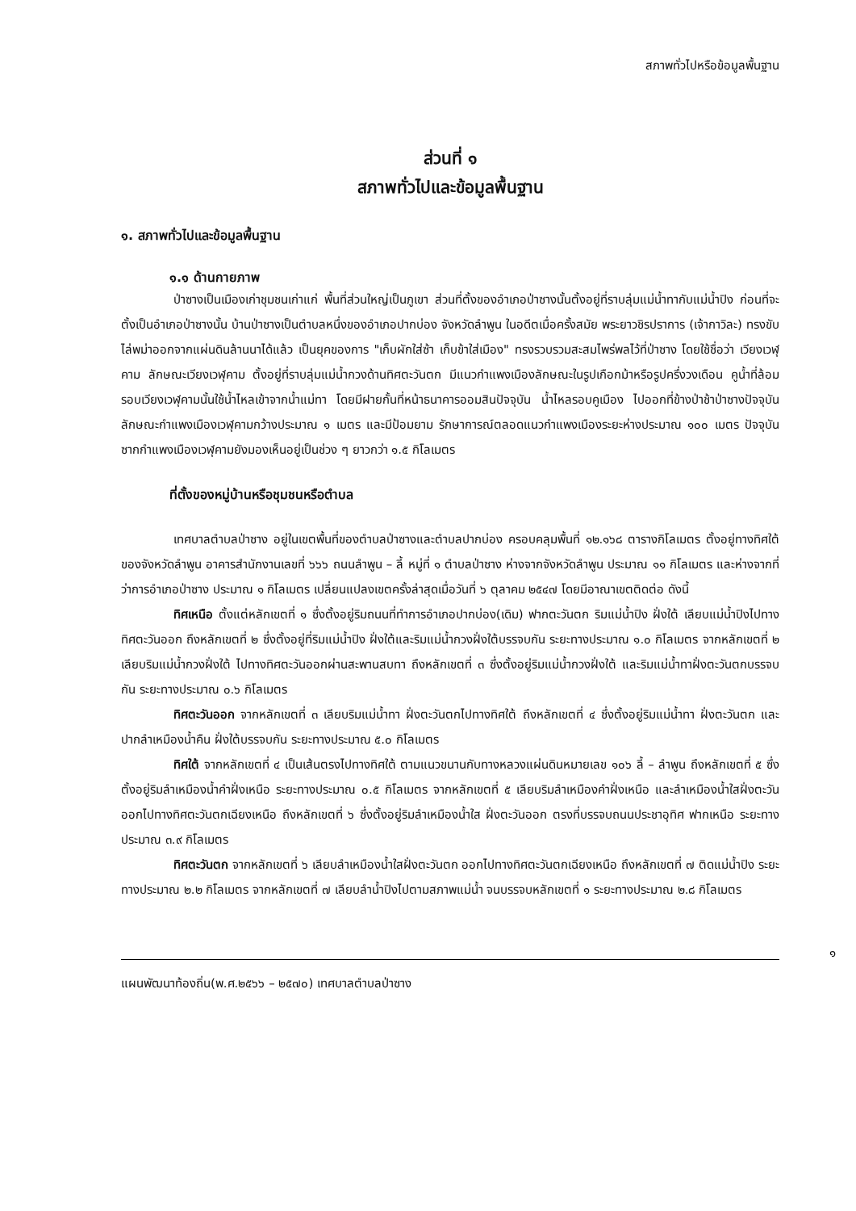สภาพทั่วไปหรือข้อมูลพื้นฐาน
ส่วนที่ ๑
สภาพทั่วไปและข้อมูลพื้นฐาน
๑. สภาพทั่วไปและข้อมูลพื้นฐาน
๑.๑ ด้านกายภาพ
ป่าซางเป็นเมืองเก่าชุมชนเก่าแก่ พื้นที่ส่วนใหญ่เป็นภูเขา ส่วนที่ตั้งของอำเภอป่าซางนั้นตั้งอยู่ที่ราบลุ่มแม่น้ำทากับแม่น้ำปิง ก่อนที่จะตั้งเป็นอำเภอป่าซางนั้น บ้านป่าซางเป็นตำบลหนึ่งของอำเภอปากบ่อง จังหวัดลำพูน ในอดีตเมื่อครั้งสมัย พระยาวชิรปราการ (เจ้ากาวิละ) ทรงขับไล่พม่าออกจากแผ่นดินล้านนาได้แล้ว เป็นยุคของการ "เก็บผักใส่ซ้า เก็บข้าใส่เมือง" ทรงรวบรวมสะสมไพร่พลไว้ที่ป่าซาง โดยใช้ชื่อว่า เวียงเวฬุคาม ลักษณะเวียงเวฬุคาม ตั้งอยู่ที่ราบลุ่มแม่น้ำกวงด้านทิศตะวันตก มีแนวกำแพงเมืองลักษณะในรูปเกือกม้าหรือรูปครึ่งวงเดือน คูน้ำที่ล้อมรอบเวียงเวฬุคามนั้นใช้น้ำไหลเข้าจากน้ำแม่ทา โดยมีฝายกั้นที่หน้าธนาคารออมสินปัจจุบัน น้ำไหลรอบคูเมือง ไปออกที่ข้างป่าช้าป่าซางปัจจุบัน ลักษณะกำแพงเมืองเวฬุคามกว้างประมาณ ๑ เมตร และมีป้อมยาม รักษาการณ์ตลอดแนวกำแพงเมืองระยะห่างประมาณ ๑๐๐ เมตร ปัจจุบันซากกำแพงเมืองเวฬุคามยังมองเห็นอยู่เป็นช่วง ๆ ยาวกว่า ๑.๕ กิโลเมตร
ที่ตั้งของหมู่บ้านหรือชุมชนหรือตำบล
เทศบาลตำบลป่าซาง อยู่ในเขตพื้นที่ของตำบลป่าซางและตำบลปากบ่อง ครอบคลุมพื้นที่ ๑๒.๑๖๘ ตารางกิโลเมตร ตั้งอยู่ทางทิศใต้ของจังหวัดลำพูน อาคารสำนักงานเลขที่ ๖๖๖ ถนนลำพูน – ลี้ หมู่ที่ ๑ ตำบลป่าซาง ห่างจากจังหวัดลำพูน ประมาณ ๑๑ กิโลเมตร และห่างจากที่ว่าการอำเภอป่าซาง ประมาณ ๑ กิโลเมตร เปลี่ยนแปลงเขตครั้งล่าสุดเมื่อวันที่ ๖ ตุลาคม ๒๕๔๗ โดยมีอาณาเขตติดต่อ ดังนี้
ทิศเหนือ ตั้งแต่หลักเขตที่ ๑ ซึ่งตั้งอยู่ริมถนนที่ทำการอำเภอปากบ่อง(เดิม) ฟากตะวันตก ริมแม่น้ำปิง ฝั่งใต้ เลียบแม่น้ำปิงไปทางทิศตะวันออก ถึงหลักเขตที่ ๒ ซึ่งตั้งอยู่ที่ริมแม่น้ำปิง ฝั่งใต้และริมแม่น้ำกวงฝั่งใต้บรรจบกัน ระยะทางประมาณ ๑.๐ กิโลเมตร จากหลักเขตที่ ๒ เลียบริมแม่น้ำกวงฝั่งใต้ ไปทางทิศตะวันออกผ่านสะพานสบทา ถึงหลักเขตที่ ๓ ซึ่งตั้งอยู่ริมแม่น้ำกวงฝั่งใต้ และริมแม่น้ำทาฝั่งตะวันตกบรรจบกัน ระยะทางประมาณ ๐.๖ กิโลเมตร
ทิศตะวันออก จากหลักเขตที่ ๓ เลียบริมแม่น้ำทา ฝั่งตะวันตกไปทางทิศใต้ ถึงหลักเขตที่ ๔ ซึ่งตั้งอยู่ริมแม่น้ำทา ฝั่งตะวันตก และปากลำเหมืองน้ำคืน ฝั่งใต้บรรจบกัน ระยะทางประมาณ ๕.๐ กิโลเมตร
ทิศใต้ จากหลักเขตที่ ๔ เป็นเส้นตรงไปทางทิศใต้ ตามแนวขนานกับทางหลวงแผ่นดินหมายเลข ๑๐๖ ลี้ – ลำพูน ถึงหลักเขตที่ ๕ ซึ่งตั้งอยู่ริมลำเหมืองน้ำคำฝั่งเหนือ ระยะทางประมาณ ๐.๕ กิโลเมตร จากหลักเขตที่ ๕ เลียบริมลำเหมืองคำฝั่งเหนือ และลำเหมืองน้ำใสฝั่งตะวันออกไปทางทิศตะวันตกเฉียงเหนือ ถึงหลักเขตที่ ๖ ซึ่งตั้งอยู่ริมลำเหมืองน้ำใส ฝั่งตะวันออก ตรงที่บรรจบถนนประชาอุทิศ ฟากเหนือ ระยะทางประมาณ ๓.๙ กิโลเมตร
ทิศตะวันตก จากหลักเขตที่ ๖ เลียบลำเหมืองน้ำใสฝั่งตะวันตก ออกไปทางทิศตะวันตกเฉียงเหนือ ถึงหลักเขตที่ ๗ ติดแม่น้ำปิง ระยะทางประมาณ ๒.๒ กิโลเมตร จากหลักเขตที่ ๗ เลียบลำน้ำปิงไปตามสภาพแม่น้ำ จนบรรจบหลักเขตที่ ๑ ระยะทางประมาณ ๒.๘ กิโลเมตร
๑
แผนพัฒนาท้องถิ่น(พ.ศ.๒๕๖๖ – ๒๕๗๐) เทศบาลตำบลป่าซาง